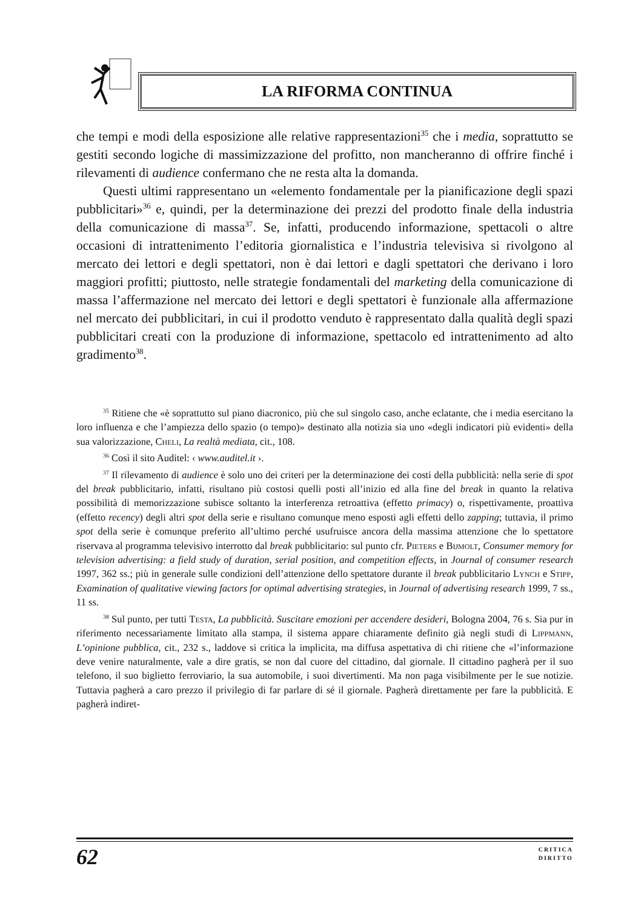LA RIFORMA CONTINUA
che tempi e modi della esposizione alle relative rappresentazioni<sup>35</sup> che i media, soprattutto se gestiti secondo logiche di massimizzazione del profitto, non mancheranno di offrire finché i rilevamenti di audience confermano che ne resta alta la domanda.
Questi ultimi rappresentano un «elemento fondamentale per la pianificazione degli spazi pubblicitari»<sup>36</sup> e, quindi, per la determinazione dei prezzi del prodotto finale della industria della comunicazione di massa<sup>37</sup>. Se, infatti, producendo informazione, spettacoli o altre occasioni di intrattenimento l’editoria giornalistica e l’industria televisiva si rivolgono al mercato dei lettori e degli spettatori, non è dai lettori e dagli spettatori che derivano i loro maggiori profitti; piuttosto, nelle strategie fondamentali del marketing della comunicazione di massa l’affermazione nel mercato dei lettori e degli spettatori è funzionale alla affermazione nel mercato dei pubblicitari, in cui il prodotto venduto è rappresentato dalla qualità degli spazi pubblicitari creati con la produzione di informazione, spettacolo ed intrattenimento ad alto gradimento<sup>38</sup>.
<sup>35</sup> Ritiene che «è soprattutto sul piano diacronico, più che sul singolo caso, anche eclatante, che i media esercitano la loro influenza e che l’ampiezza dello spazio (o tempo)» destinato alla notizia sia uno «degli indicatori più evidenti» della sua valorizzazione, Cheli, La realtà mediata, cit., 108.
<sup>36</sup> Così il sito Auditel: ‹ www.auditel.it ›.
<sup>37</sup> Il rilevamento di audience è solo uno dei criteri per la determinazione dei costi della pubblicità: nella serie di spot del break pubblicitario, infatti, risultano più costosi quelli posti all’inizio ed alla fine del break in quanto la relativa possibilità di memorizzazione subisce soltanto la interferenza retroattiva (effetto primacy) o, rispettivamente, proattiva (effetto recency) degli altri spot della serie e risultano comunque meno esposti agli effetti dello zapping; tuttavia, il primo spot della serie è comunque preferito all’ultimo perché usufruisce ancora della massima attenzione che lo spettatore riservava al programma televisivo interrotto dal break pubblicitario: sul punto cfr. Pieters e Bijmolt, Consumer memory for television advertising: a field study of duration, serial position, and competition effects, in Journal of consumer research 1997, 362 ss.; più in generale sulle condizioni dell’attenzione dello spettatore durante il break pubblicitario Lynch e Stipp, Examination of qualitative viewing factors for optimal advertising strategies, in Journal of advertising research 1999, 7 ss., 11 ss.
<sup>38</sup> Sul punto, per tutti Testa, La pubblicità. Suscitare emozioni per accendere desideri, Bologna 2004, 76 s. Sia pur in riferimento necessariamente limitato alla stampa, il sistema appare chiaramente definito già negli studi di Lippmann, L’opinione pubblica, cit., 232 s., laddove si critica la implicita, ma diffusa aspettativa di chi ritiene che «l’informazione deve venire naturalmente, vale a dire gratis, se non dal cuore del cittadino, dal giornale. Il cittadino pagherà per il suo telefono, il suo biglietto ferroviario, la sua automobile, i suoi divertimenti. Ma non paga visibilmente per le sue notizie. Tuttavia pagherà a caro prezzo il privilegio di far parlare di sé il giornale. Pagherà direttamente per fare la pubblicità. E pagherà indiret-
62
CRITICA
DIRITTO